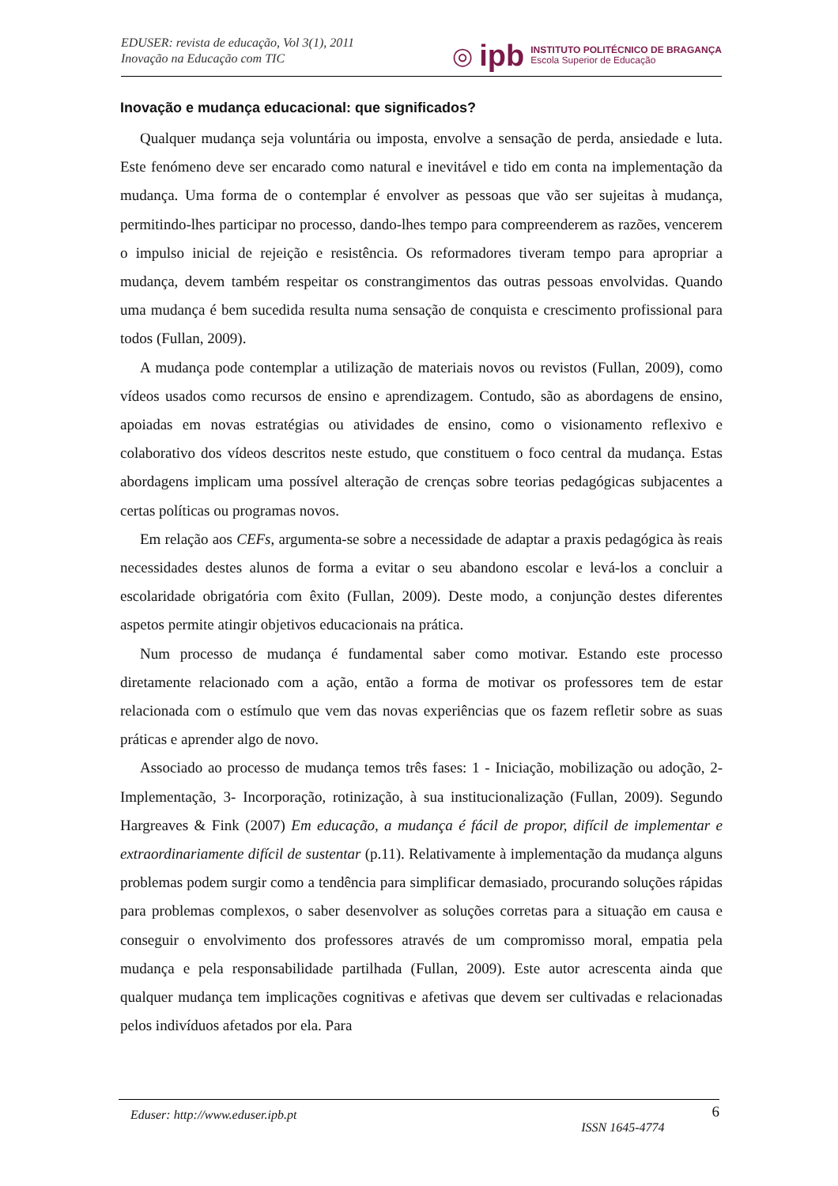EDUSER: revista de educação, Vol 3(1), 2011
Inovação na Educação com TIC
◎ ipb
INSTITUTO POLITÉCNICO DE BRAGANÇA
Escola Superior de Educação
Inovação e mudança educacional: que significados?
Qualquer mudança seja voluntária ou imposta, envolve a sensação de perda, ansiedade e luta. Este fenómeno deve ser encarado como natural e inevitável e tido em conta na implementação da mudança. Uma forma de o contemplar é envolver as pessoas que vão ser sujeitas à mudança, permitindo-lhes participar no processo, dando-lhes tempo para compreenderem as razões, vencerem o impulso inicial de rejeição e resistência. Os reformadores tiveram tempo para apropriar a mudança, devem também respeitar os constrangimentos das outras pessoas envolvidas. Quando uma mudança é bem sucedida resulta numa sensação de conquista e crescimento profissional para todos (Fullan, 2009).
A mudança pode contemplar a utilização de materiais novos ou revistos (Fullan, 2009), como vídeos usados como recursos de ensino e aprendizagem. Contudo, são as abordagens de ensino, apoiadas em novas estratégias ou atividades de ensino, como o visionamento reflexivo e colaborativo dos vídeos descritos neste estudo, que constituem o foco central da mudança. Estas abordagens implicam uma possível alteração de crenças sobre teorias pedagógicas subjacentes a certas políticas ou programas novos.
Em relação aos CEFs, argumenta-se sobre a necessidade de adaptar a praxis pedagógica às reais necessidades destes alunos de forma a evitar o seu abandono escolar e levá-los a concluir a escolaridade obrigatória com êxito (Fullan, 2009). Deste modo, a conjunção destes diferentes aspetos permite atingir objetivos educacionais na prática.
Num processo de mudança é fundamental saber como motivar. Estando este processo diretamente relacionado com a ação, então a forma de motivar os professores tem de estar relacionada com o estímulo que vem das novas experiências que os fazem refletir sobre as suas práticas e aprender algo de novo.
Associado ao processo de mudança temos três fases: 1 - Iniciação, mobilização ou adoção, 2- Implementação, 3- Incorporação, rotinização, à sua institucionalização (Fullan, 2009). Segundo Hargreaves & Fink (2007) Em educação, a mudança é fácil de propor, difícil de implementar e extraordinariamente difícil de sustentar (p.11). Relativamente à implementação da mudança alguns problemas podem surgir como a tendência para simplificar demasiado, procurando soluções rápidas para problemas complexos, o saber desenvolver as soluções corretas para a situação em causa e conseguir o envolvimento dos professores através de um compromisso moral, empatia pela mudança e pela responsabilidade partilhada (Fullan, 2009). Este autor acrescenta ainda que qualquer mudança tem implicações cognitivas e afetivas que devem ser cultivadas e relacionadas pelos indivíduos afetados por ela. Para
Eduser: http://www.eduser.ipb.pt ISSN 1645-4774 6